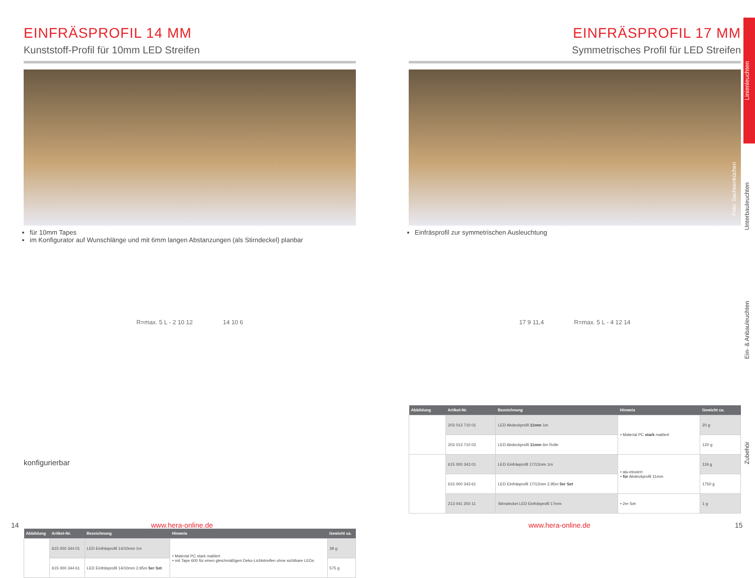EINFRÄSPROFIL 14 MM
Kunststoff-Profil für 10mm LED Streifen
für 10mm Tapes
im Konfigurator auf Wunschlänge und mit 6mm langen Abstanzungen (als Stirndeckel) planbar
R=max. 5 L - 2 10 12 14 10 6
konfigurierbar
| Abbildung | Artikel-Nr. | Bezeichnung | Hinweis | Gewicht ca. |
| --- | --- | --- | --- | --- |
| | 615 000 344 01 | LED Einfräsprofil 14/10mm 1m | • Material PC stark mattiert • mit Tape 600 für einen gleichmäßigen Deko-Lichtstreifen ohne sichtbare LEDs | 39 g |
| | 615 000 344 61 | LED Einfräsprofil 14/10mm 2,95m 5er Set | | 575 g |
EINFRÄSPROFIL 17 MM
Symmetrisches Profil für LED Streifen
Foto: Sachsenküchen
Einfräsprofil zur symmetrischen Ausleuchtung
17 9 11,4 R=max. 5 L - 4 12 14
| Abbildung | Artikel-Nr. | Bezeichnung | Hinweis | Gewicht ca. |
| --- | --- | --- | --- | --- |
| | 203 013 710 01 | LED Abdeckprofil 11mm 1m | • Material PC stark mattiert | 20 g |
| | 203 013 710 02 | LED Abdeckprofil 11mm 6m Rolle | | 120 g |
| | 615 000 343 01 | LED Einfräsprofil 17/12mm 1m | • alu-eloxiert • für Abdeckprofil 11mm | 119 g |
| | 615 000 343 61 | LED Einfräsprofil 17/12mm 2,95m 5er Set | | 1750 g |
| | 213 041 250 11 | Stirndeckel LED Einfräsprofil 17mm | • 2er Set | 1 g |
Linienleuchten
Unterbauleuchten
Ein- & Anbauleuchten
Zubehör
14 www.hera-online.de www.hera-online.de 15